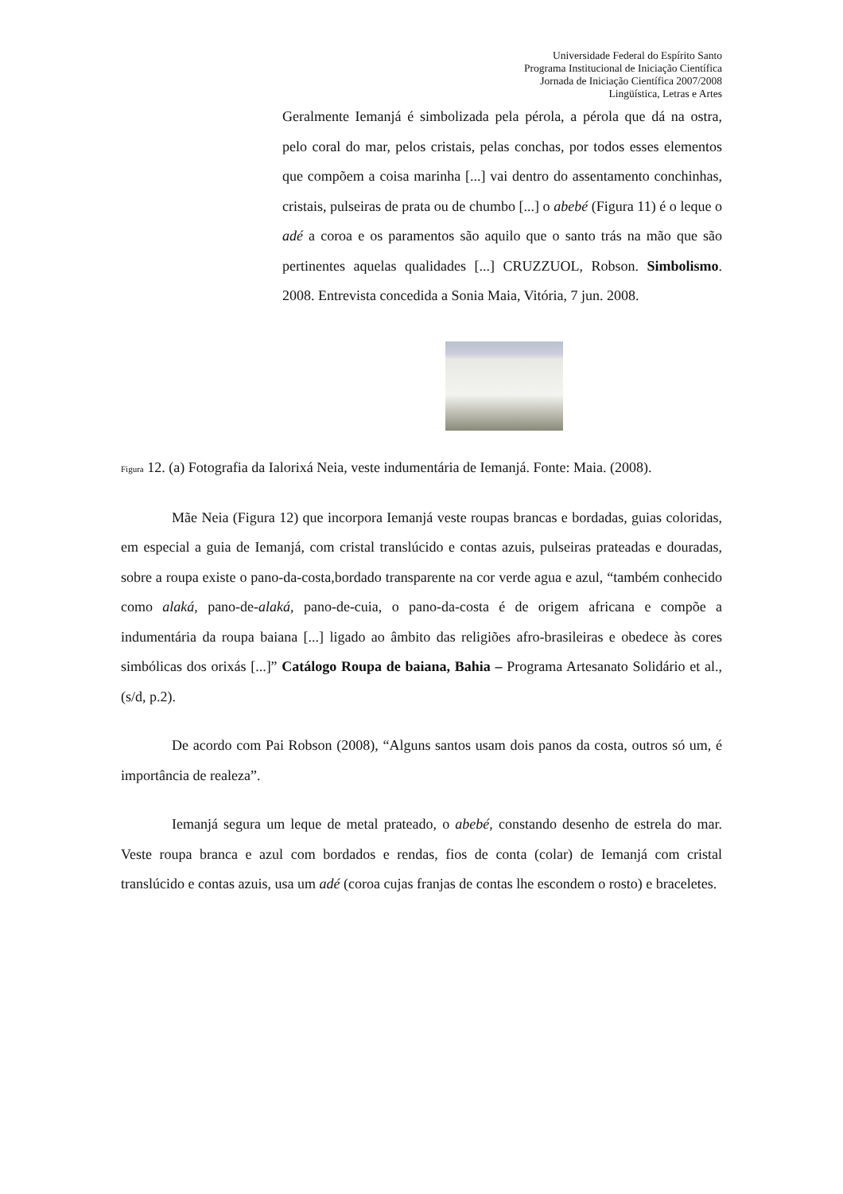Universidade Federal do Espírito Santo
Programa Institucional de Iniciação Científica
Jornada de Iniciação Científica 2007/2008
Lingüística, Letras e Artes
Geralmente Iemanjá é simbolizada pela pérola, a pérola que dá na ostra, pelo coral do mar, pelos cristais, pelas conchas, por todos esses elementos que compõem a coisa marinha [...] vai dentro do assentamento conchinhas, cristais, pulseiras de prata ou de chumbo [...] o abebé (Figura 11) é o leque o adé a coroa e os paramentos são aquilo que o santo trás na mão que são pertinentes aquelas qualidades [...] CRUZZUOL, Robson. Simbolismo. 2008. Entrevista concedida a Sonia Maia, Vitória, 7 jun. 2008.
Figura 12. (a) Fotografia da Ialorixá Neia, veste indumentária de Iemanjá. Fonte: Maia. (2008).
Mãe Neia (Figura 12) que incorpora Iemanjá veste roupas brancas e bordadas, guias coloridas, em especial a guia de Iemanjá, com cristal translúcido e contas azuis, pulseiras prateadas e douradas, sobre a roupa existe o pano-da-costa,bordado transparente na cor verde agua e azul, “também conhecido como alaká, pano-de-alaká, pano-de-cuia, o pano-da-costa é de origem africana e compõe a indumentária da roupa baiana [...] ligado ao âmbito das religiões afro-brasileiras e obedece às cores simbólicas dos orixás [...]” Catálogo Roupa de baiana, Bahia – Programa Artesanato Solidário et al., (s/d, p.2).
De acordo com Pai Robson (2008), “Alguns santos usam dois panos da costa, outros só um, é importância de realeza”.
Iemanjá segura um leque de metal prateado, o abebé, constando desenho de estrela do mar. Veste roupa branca e azul com bordados e rendas, fios de conta (colar) de Iemanjá com cristal translúcido e contas azuis, usa um adé (coroa cujas franjas de contas lhe escondem o rosto) e braceletes.